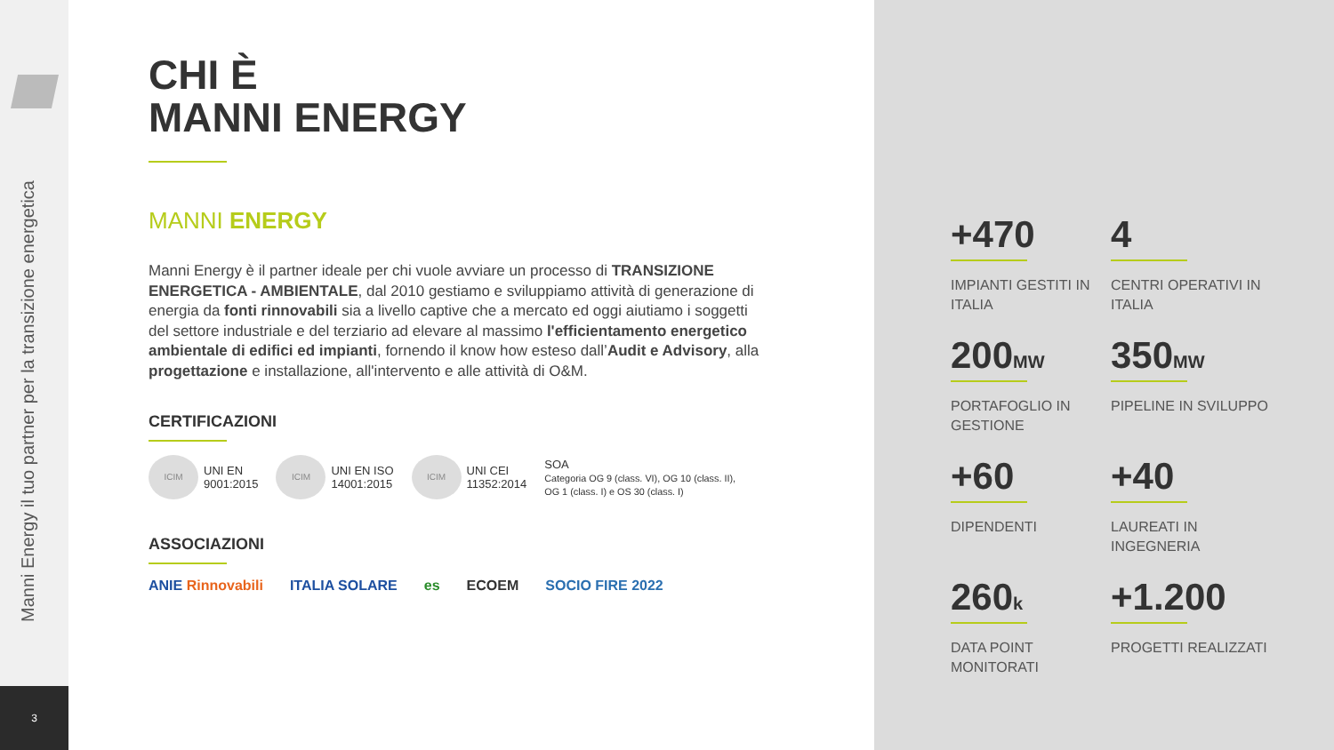Manni Energy il tuo partner per la transizione energetica
3
CHI È
MANNI ENERGY
MANNI ENERGY
Manni Energy è il partner ideale per chi vuole avviare un processo di TRANSIZIONE ENERGETICA - AMBIENTALE, dal 2010 gestiamo e sviluppiamo attività di generazione di energia da fonti rinnovabili sia a livello captive che a mercato ed oggi aiutiamo i soggetti del settore industriale e del terziario ad elevare al massimo l'efficientamento energetico ambientale di edifici ed impianti, fornendo il know how esteso dall’Audit e Advisory, alla progettazione e installazione, all'intervento e alle attività di O&M.
CERTIFICAZIONI
ICIM UNI EN
9001:2015
ICIM UNI EN ISO
14001:2015
ICIM UNI CEI
11352:2014
SOA
Categoria OG 9 (class. VI), OG 10 (class. II),
OG 1 (class. I) e OS 30 (class. I)
ASSOCIAZIONI
ANIE Rinnovabili ITALIA SOLARE es ECOEM SOCIO FIRE 2022
+470
IMPIANTI GESTITI IN ITALIA
4
CENTRI OPERATIVI IN ITALIA
200MW
PORTAFOGLIO IN GESTIONE
350MW
PIPELINE IN SVILUPPO
+60
DIPENDENTI
+40
LAUREATI IN INGEGNERIA
260k
DATA POINT MONITORATI
+1.200
PROGETTI REALIZZATI